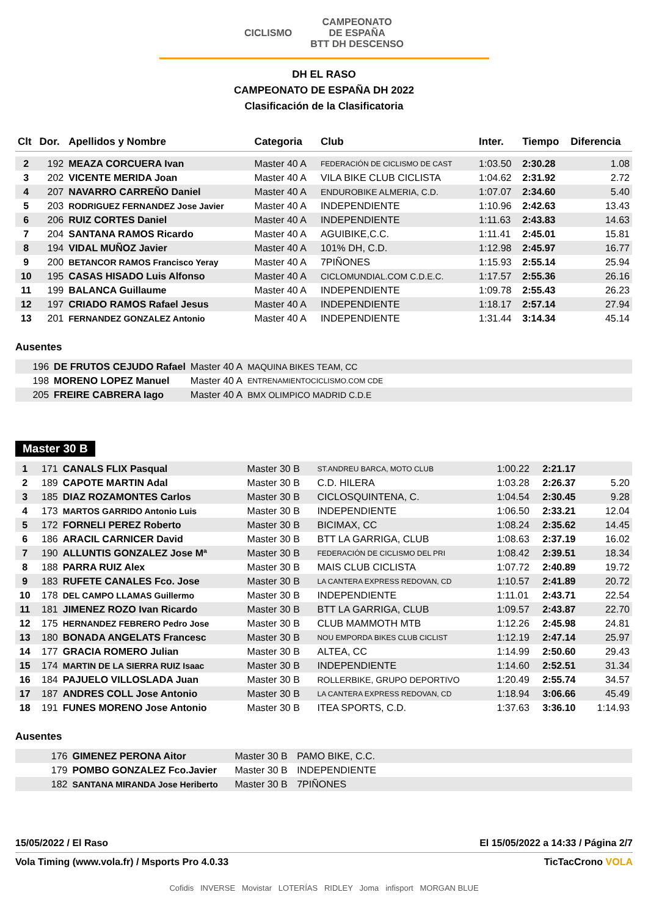CICLISMO CAMPEONATO
DE ESPAÑA
BTT DH DESCENSO
DH EL RASO
CAMPEONATO DE ESPAÑA DH 2022
Clasificación de la Clasificatoria
| Clt | Dor. | Apellidos y Nombre | Categoria | Club | Inter. | Tiempo | Diferencia |
| --- | --- | --- | --- | --- | --- | --- | --- |
| 2 | 192 | MEAZA CORCUERA Ivan | Master 40 A | FEDERACIÓN DE CICLISMO DE CAST | 1:03.50 | 2:30.28 | 1.08 |
| 3 | 202 | VICENTE MERIDA Joan | Master 40 A | VILA BIKE CLUB CICLISTA | 1:04.62 | 2:31.92 | 2.72 |
| 4 | 207 | NAVARRO CARREÑO Daniel | Master 40 A | ENDUROBIKE ALMERIA, C.D. | 1:07.07 | 2:34.60 | 5.40 |
| 5 | 203 | RODRIGUEZ FERNANDEZ Jose Javier | Master 40 A | INDEPENDIENTE | 1:10.96 | 2:42.63 | 13.43 |
| 6 | 206 | RUIZ CORTES Daniel | Master 40 A | INDEPENDIENTE | 1:11.63 | 2:43.83 | 14.63 |
| 7 | 204 | SANTANA RAMOS Ricardo | Master 40 A | AGUIBIKE,C.C. | 1:11.41 | 2:45.01 | 15.81 |
| 8 | 194 | VIDAL MUÑOZ Javier | Master 40 A | 101% DH, C.D. | 1:12.98 | 2:45.97 | 16.77 |
| 9 | 200 | BETANCOR RAMOS Francisco Yeray | Master 40 A | 7PIÑONES | 1:15.93 | 2:55.14 | 25.94 |
| 10 | 195 | CASAS HISADO Luis Alfonso | Master 40 A | CICLOMUNDIAL.COM C.D.E.C. | 1:17.57 | 2:55.36 | 26.16 |
| 11 | 199 | BALANCA Guillaume | Master 40 A | INDEPENDIENTE | 1:09.78 | 2:55.43 | 26.23 |
| 12 | 197 | CRIADO RAMOS Rafael Jesus | Master 40 A | INDEPENDIENTE | 1:18.17 | 2:57.14 | 27.94 |
| 13 | 201 | FERNANDEZ GONZALEZ Antonio | Master 40 A | INDEPENDIENTE | 1:31.44 | 3:14.34 | 45.14 |
Ausentes
| | 196 | DE FRUTOS CEJUDO Rafael | Master 40 A | MAQUINA BIKES TEAM, CC | |
| | 198 | MORENO LOPEZ Manuel | Master 40 A | ENTRENAMIENTOCICLISMO.COM CDE | |
| | 205 | FREIRE CABRERA Iago | Master 40 A | BMX OLIMPICO MADRID C.D.E | |
Master 30 B
| 1 | 171 | CANALS FLIX Pasqual | Master 30 B | ST.ANDREU BARCA, MOTO CLUB | 1:00.22 | 2:21.17 | |
| 2 | 189 | CAPOTE MARTIN Adal | Master 30 B | C.D. HILERA | 1:03.28 | 2:26.37 | 5.20 |
| 3 | 185 | DIAZ ROZAMONTES Carlos | Master 30 B | CICLOSQUINTENA, C. | 1:04.54 | 2:30.45 | 9.28 |
| 4 | 173 | MARTOS GARRIDO Antonio Luis | Master 30 B | INDEPENDIENTE | 1:06.50 | 2:33.21 | 12.04 |
| 5 | 172 | FORNELI PEREZ Roberto | Master 30 B | BICIMAX, CC | 1:08.24 | 2:35.62 | 14.45 |
| 6 | 186 | ARACIL CARNICER David | Master 30 B | BTT LA GARRIGA, CLUB | 1:08.63 | 2:37.19 | 16.02 |
| 7 | 190 | ALLUNTIS GONZALEZ Jose Mª | Master 30 B | FEDERACIÓN DE CICLISMO DEL PRI | 1:08.42 | 2:39.51 | 18.34 |
| 8 | 188 | PARRA RUIZ Alex | Master 30 B | MAIS CLUB CICLISTA | 1:07.72 | 2:40.89 | 19.72 |
| 9 | 183 | RUFETE CANALES Fco. Jose | Master 30 B | LA CANTERA EXPRESS REDOVAN, CD | 1:10.57 | 2:41.89 | 20.72 |
| 10 | 178 | DEL CAMPO LLAMAS Guillermo | Master 30 B | INDEPENDIENTE | 1:11.01 | 2:43.71 | 22.54 |
| 11 | 181 | JIMENEZ ROZO Ivan Ricardo | Master 30 B | BTT LA GARRIGA, CLUB | 1:09.57 | 2:43.87 | 22.70 |
| 12 | 175 | HERNANDEZ FEBRERO Pedro Jose | Master 30 B | CLUB MAMMOTH MTB | 1:12.26 | 2:45.98 | 24.81 |
| 13 | 180 | BONADA ANGELATS Francesc | Master 30 B | NOU EMPORDA BIKES CLUB CICLIST | 1:12.19 | 2:47.14 | 25.97 |
| 14 | 177 | GRACIA ROMERO Julian | Master 30 B | ALTEA, CC | 1:14.99 | 2:50.60 | 29.43 |
| 15 | 174 | MARTIN DE LA SIERRA RUIZ Isaac | Master 30 B | INDEPENDIENTE | 1:14.60 | 2:52.51 | 31.34 |
| 16 | 184 | PAJUELO VILLOSLADA Juan | Master 30 B | ROLLERBIKE, GRUPO DEPORTIVO | 1:20.49 | 2:55.74 | 34.57 |
| 17 | 187 | ANDRES COLL Jose Antonio | Master 30 B | LA CANTERA EXPRESS REDOVAN, CD | 1:18.94 | 3:06.66 | 45.49 |
| 18 | 191 | FUNES MORENO Jose Antonio | Master 30 B | ITEA SPORTS, C.D. | 1:37.63 | 3:36.10 | 1:14.93 |
Ausentes
| | 176 | GIMENEZ PERONA Aitor | Master 30 B | PAMO BIKE, C.C. | |
| | 179 | POMBO GONZALEZ Fco.Javier | Master 30 B | INDEPENDIENTE | |
| | 182 | SANTANA MIRANDA Jose Heriberto | Master 30 B | 7PIÑONES | |
15/05/2022 / El Raso El 15/05/2022 a 14:33 / Página 2/7
Vola Timing (www.vola.fr) / Msports Pro 4.0.33 TicTacCrono VOLA
Cofidis INVERSE Movistar LOTERÍAS RIDLEY Joma infisport MORGAN BLUE